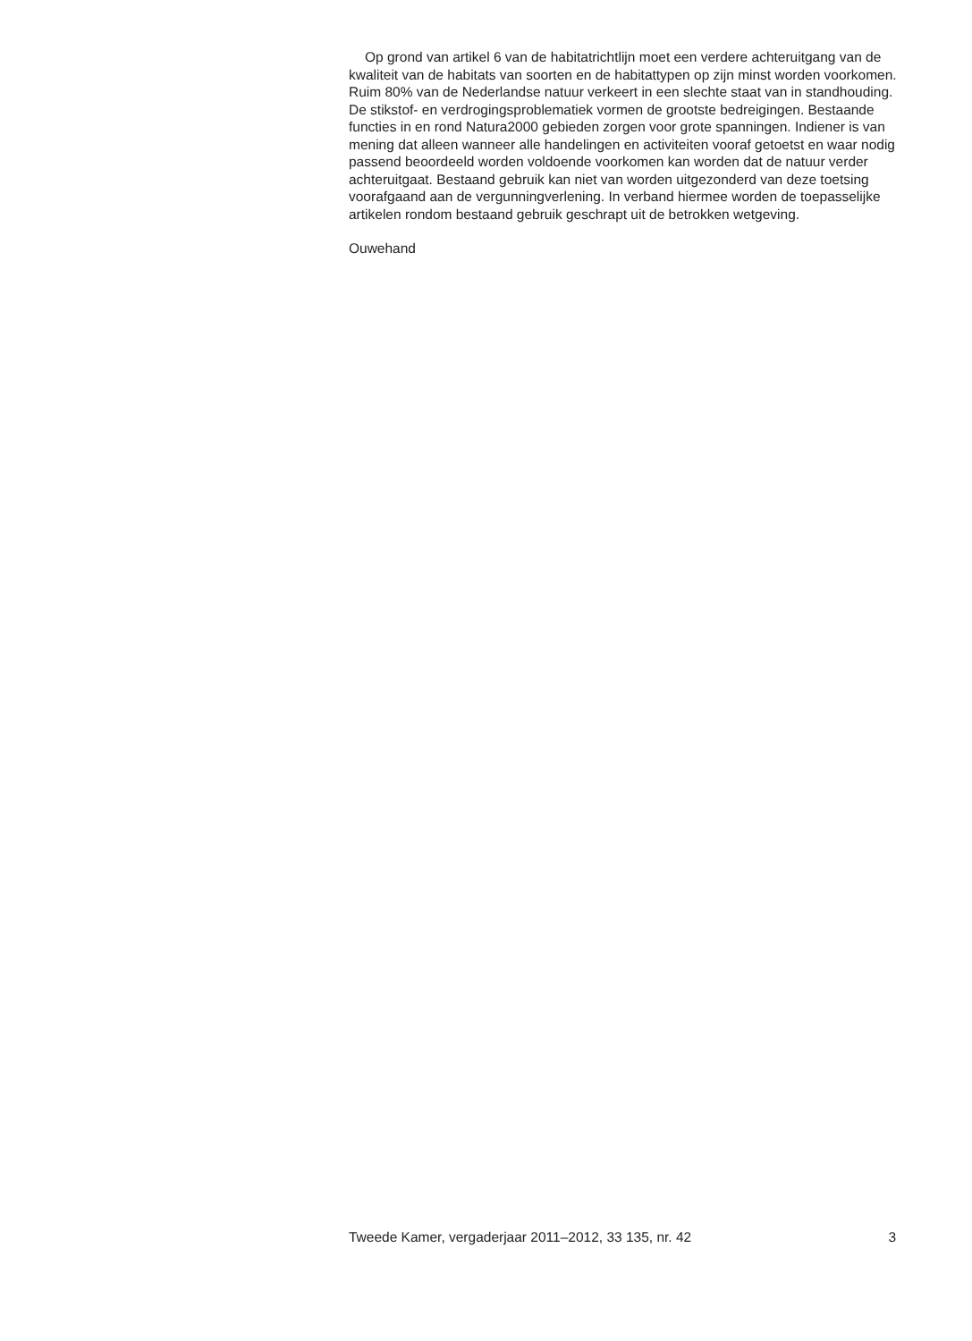Op grond van artikel 6 van de habitatrichtlijn moet een verdere achteruitgang van de kwaliteit van de habitats van soorten en de habitattypen op zijn minst worden voorkomen. Ruim 80% van de Nederlandse natuur verkeert in een slechte staat van in standhouding. De stikstof- en verdrogingsproblematiek vormen de grootste bedreigingen. Bestaande functies in en rond Natura2000 gebieden zorgen voor grote spanningen. Indiener is van mening dat alleen wanneer alle handelingen en activiteiten vooraf getoetst en waar nodig passend beoordeeld worden voldoende voorkomen kan worden dat de natuur verder achteruitgaat. Bestaand gebruik kan niet van worden uitgezonderd van deze toetsing voorafgaand aan de vergunningverlening. In verband hiermee worden de toepasselijke artikelen rondom bestaand gebruik geschrapt uit de betrokken wetgeving.
Ouwehand
Tweede Kamer, vergaderjaar 2011–2012, 33 135, nr. 42 3